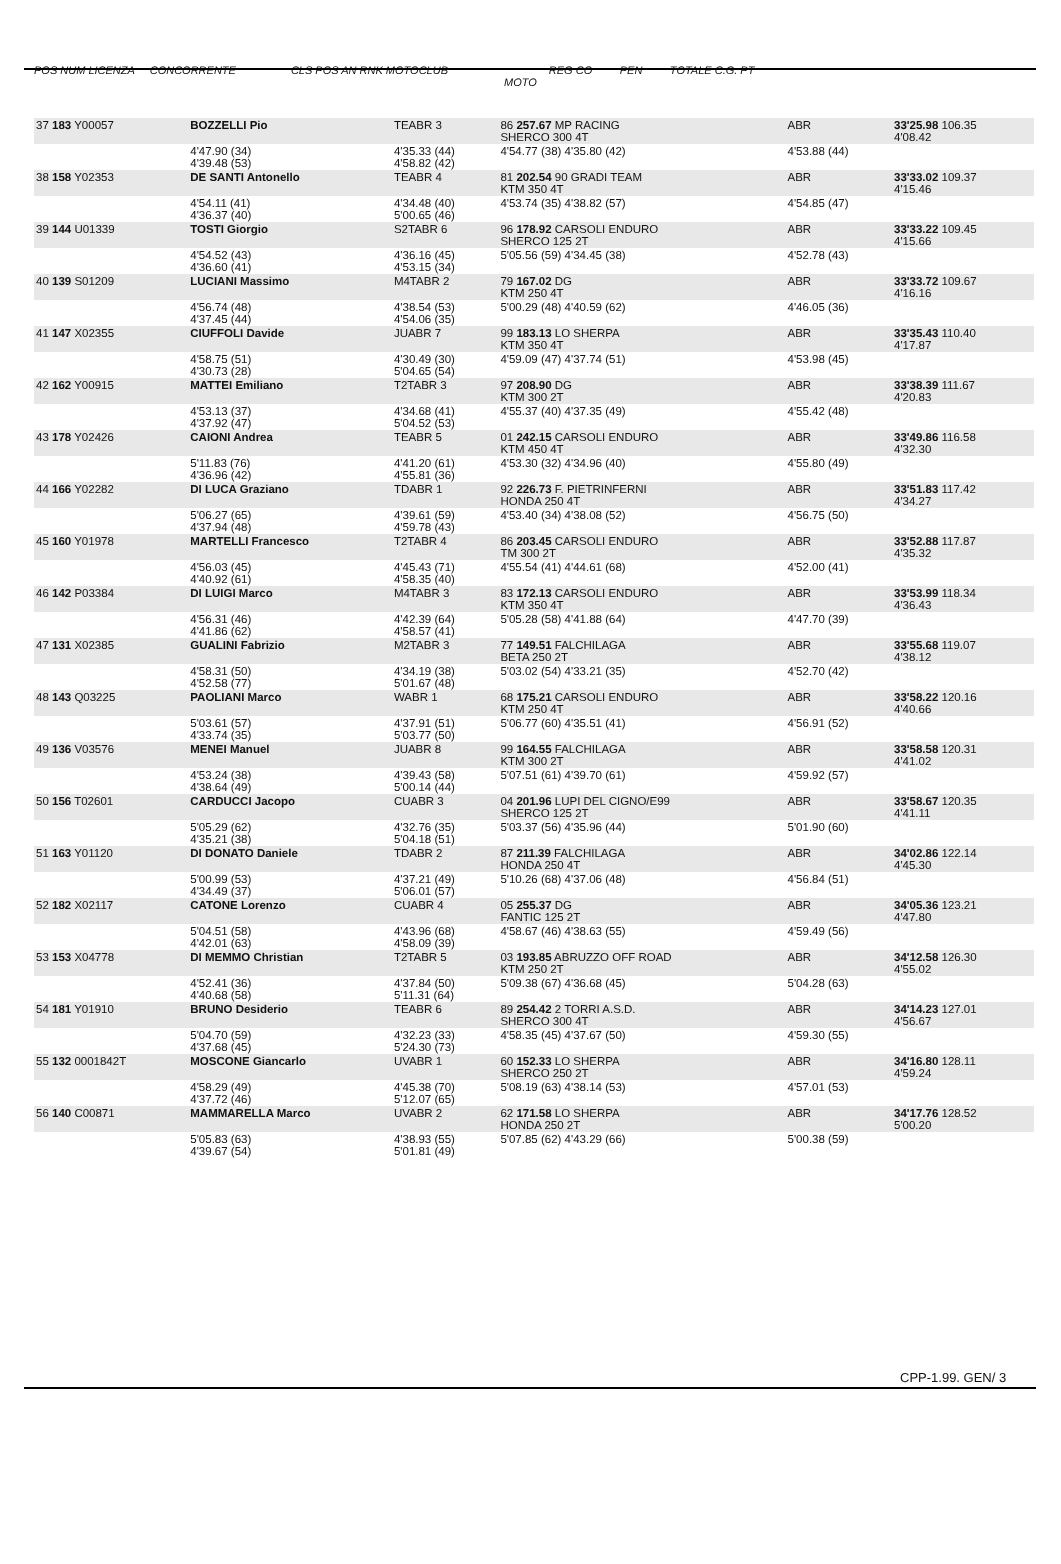POS NUM LICENZA CONCORRENTE CLS POS AN RNK MOTOCLUB REG CO PEN TOTALE C.G. PT
MOTO
| 37 183 Y00057 | BOZZELLI Pio | TEABR 3 | 86 257.67 MP RACING SHERCO 300 4T | ABR | 33'25.98 106.35 4'08.42 |
| | 4'47.90 (34) 4'39.48 (53) | 4'35.33 (44) 4'58.82 (42) | 4'54.77 (38) 4'35.80 (42) | 4'53.88 (44) | |
| 38 158 Y02353 | DE SANTI Antonello | TEABR 4 | 81 202.54 90 GRADI TEAM KTM 350 4T | ABR | 33'33.02 109.37 4'15.46 |
| | 4'54.11 (41) 4'36.37 (40) | 4'34.48 (40) 5'00.65 (46) | 4'53.74 (35) 4'38.82 (57) | 4'54.85 (47) | |
| 39 144 U01339 | TOSTI Giorgio | S2TABR 6 | 96 178.92 CARSOLI ENDURO SHERCO 125 2T | ABR | 33'33.22 109.45 4'15.66 |
| | 4'54.52 (43) 4'36.60 (41) | 4'36.16 (45) 4'53.15 (34) | 5'05.56 (59) 4'34.45 (38) | 4'52.78 (43) | |
| 40 139 S01209 | LUCIANI Massimo | M4TABR 2 | 79 167.02 DG KTM 250 4T | ABR | 33'33.72 109.67 4'16.16 |
| | 4'56.74 (48) 4'37.45 (44) | 4'38.54 (53) 4'54.06 (35) | 5'00.29 (48) 4'40.59 (62) | 4'46.05 (36) | |
| 41 147 X02355 | CIUFFOLI Davide | JUABR 7 | 99 183.13 LO SHERPA KTM 350 4T | ABR | 33'35.43 110.40 4'17.87 |
| | 4'58.75 (51) 4'30.73 (28) | 4'30.49 (30) 5'04.65 (54) | 4'59.09 (47) 4'37.74 (51) | 4'53.98 (45) | |
| 42 162 Y00915 | MATTEI Emiliano | T2TABR 3 | 97 208.90 DG KTM 300 2T | ABR | 33'38.39 111.67 4'20.83 |
| | 4'53.13 (37) 4'37.92 (47) | 4'34.68 (41) 5'04.52 (53) | 4'55.37 (40) 4'37.35 (49) | 4'55.42 (48) | |
| 43 178 Y02426 | CAIONI Andrea | TEABR 5 | 01 242.15 CARSOLI ENDURO KTM 450 4T | ABR | 33'49.86 116.58 4'32.30 |
| | 5'11.83 (76) 4'36.96 (42) | 4'41.20 (61) 4'55.81 (36) | 4'53.30 (32) 4'34.96 (40) | 4'55.80 (49) | |
| 44 166 Y02282 | DI LUCA Graziano | TDABR 1 | 92 226.73 F. PIETRINFERNI HONDA 250 4T | ABR | 33'51.83 117.42 4'34.27 |
| | 5'06.27 (65) 4'37.94 (48) | 4'39.61 (59) 4'59.78 (43) | 4'53.40 (34) 4'38.08 (52) | 4'56.75 (50) | |
| 45 160 Y01978 | MARTELLI Francesco | T2TABR 4 | 86 203.45 CARSOLI ENDURO TM 300 2T | ABR | 33'52.88 117.87 4'35.32 |
| | 4'56.03 (45) 4'40.92 (61) | 4'45.43 (71) 4'58.35 (40) | 4'55.54 (41) 4'44.61 (68) | 4'52.00 (41) | |
| 46 142 P03384 | DI LUIGI Marco | M4TABR 3 | 83 172.13 CARSOLI ENDURO KTM 350 4T | ABR | 33'53.99 118.34 4'36.43 |
| | 4'56.31 (46) 4'41.86 (62) | 4'42.39 (64) 4'58.57 (41) | 5'05.28 (58) 4'41.88 (64) | 4'47.70 (39) | |
| 47 131 X02385 | GUALINI Fabrizio | M2TABR 3 | 77 149.51 FALCHILAGA BETA 250 2T | ABR | 33'55.68 119.07 4'38.12 |
| | 4'58.31 (50) 4'52.58 (77) | 4'34.19 (38) 5'01.67 (48) | 5'03.02 (54) 4'33.21 (35) | 4'52.70 (42) | |
| 48 143 Q03225 | PAOLIANI Marco | WABR 1 | 68 175.21 CARSOLI ENDURO KTM 250 4T | ABR | 33'58.22 120.16 4'40.66 |
| | 5'03.61 (57) 4'33.74 (35) | 4'37.91 (51) 5'03.77 (50) | 5'06.77 (60) 4'35.51 (41) | 4'56.91 (52) | |
| 49 136 V03576 | MENEI Manuel | JUABR 8 | 99 164.55 FALCHILAGA KTM 300 2T | ABR | 33'58.58 120.31 4'41.02 |
| | 4'53.24 (38) 4'38.64 (49) | 4'39.43 (58) 5'00.14 (44) | 5'07.51 (61) 4'39.70 (61) | 4'59.92 (57) | |
| 50 156 T02601 | CARDUCCI Jacopo | CUABR 3 | 04 201.96 LUPI DEL CIGNO/E99 SHERCO 125 2T | ABR | 33'58.67 120.35 4'41.11 |
| | 5'05.29 (62) 4'35.21 (38) | 4'32.76 (35) 5'04.18 (51) | 5'03.37 (56) 4'35.96 (44) | 5'01.90 (60) | |
| 51 163 Y01120 | DI DONATO Daniele | TDABR 2 | 87 211.39 FALCHILAGA HONDA 250 4T | ABR | 34'02.86 122.14 4'45.30 |
| | 5'00.99 (53) 4'34.49 (37) | 4'37.21 (49) 5'06.01 (57) | 5'10.26 (68) 4'37.06 (48) | 4'56.84 (51) | |
| 52 182 X02117 | CATONE Lorenzo | CUABR 4 | 05 255.37 DG FANTIC 125 2T | ABR | 34'05.36 123.21 4'47.80 |
| | 5'04.51 (58) 4'42.01 (63) | 4'43.96 (68) 4'58.09 (39) | 4'58.67 (46) 4'38.63 (55) | 4'59.49 (56) | |
| 53 153 X04778 | DI MEMMO Christian | T2TABR 5 | 03 193.85 ABRUZZO OFF ROAD KTM 250 2T | ABR | 34'12.58 126.30 4'55.02 |
| | 4'52.41 (36) 4'40.68 (58) | 4'37.84 (50) 5'11.31 (64) | 5'09.38 (67) 4'36.68 (45) | 5'04.28 (63) | |
| 54 181 Y01910 | BRUNO Desiderio | TEABR 6 | 89 254.42 2 TORRI A.S.D. SHERCO 300 4T | ABR | 34'14.23 127.01 4'56.67 |
| | 5'04.70 (59) 4'37.68 (45) | 4'32.23 (33) 5'24.30 (73) | 4'58.35 (45) 4'37.67 (50) | 4'59.30 (55) | |
| 55 132 0001842T | MOSCONE Giancarlo | UVABR 1 | 60 152.33 LO SHERPA SHERCO 250 2T | ABR | 34'16.80 128.11 4'59.24 |
| | 4'58.29 (49) 4'37.72 (46) | 4'45.38 (70) 5'12.07 (65) | 5'08.19 (63) 4'38.14 (53) | 4'57.01 (53) | |
| 56 140 C00871 | MAMMARELLA Marco | UVABR 2 | 62 171.58 LO SHERPA HONDA 250 2T | ABR | 34'17.76 128.52 5'00.20 |
| | 5'05.83 (63) 4'39.67 (54) | 4'38.93 (55) 5'01.81 (49) | 5'07.85 (62) 4'43.29 (66) | 5'00.38 (59) | |
CPP-1.99. GEN/ 3